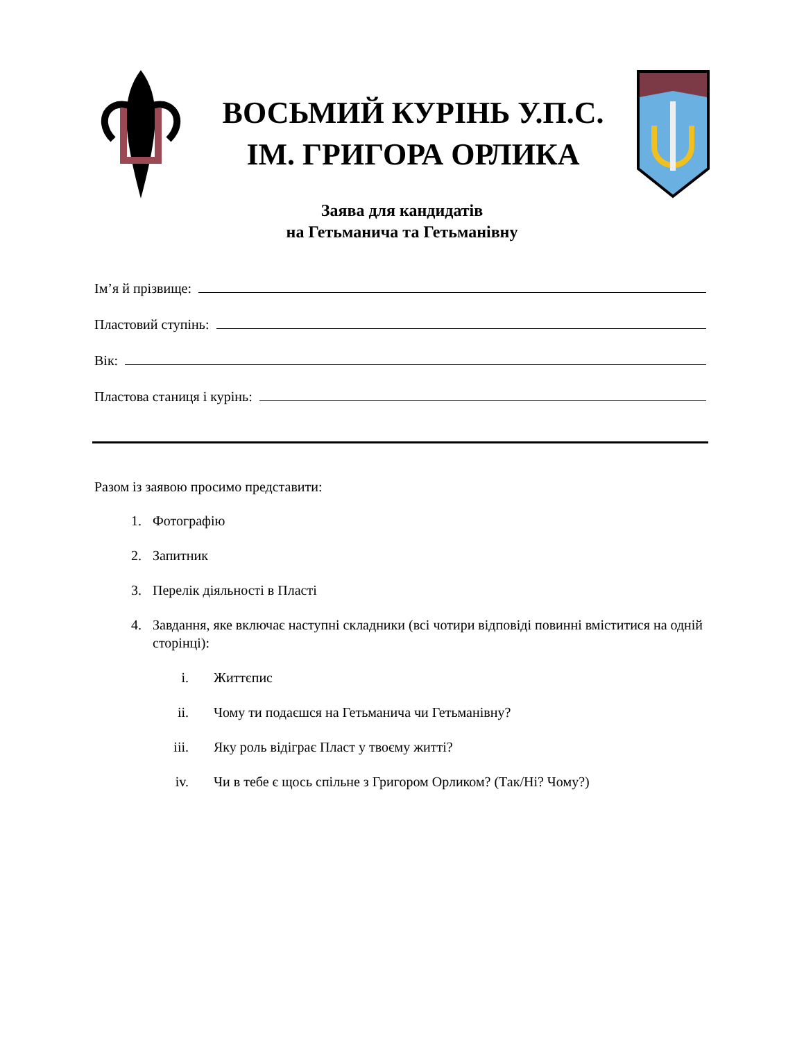ВОСЬМИЙ КУРІНЬ У.П.С.
ІМ. ГРИГОРА ОРЛИКА
Заява для кандидатів
на Гетьманича та Гетьманівну
Ім’я й прізвище:
Пластовий ступінь:
Вік:
Пластова станиця і курінь:
Разом із заявою просимо представити:
1. Фотографію
2. Запитник
3. Перелік діяльності в Пласті
4. Завдання, яке включає наступні складники (всі чотири відповіді повинні вміститися на одній сторінці):
i. Життєпис
ii. Чому ти подаєшся на Гетьманича чи Гетьманівну?
iii. Яку роль відіграє Пласт у твоєму житті?
iv. Чи в тебе є щось спільне з Григором Орликом? (Так/Ні? Чому?)